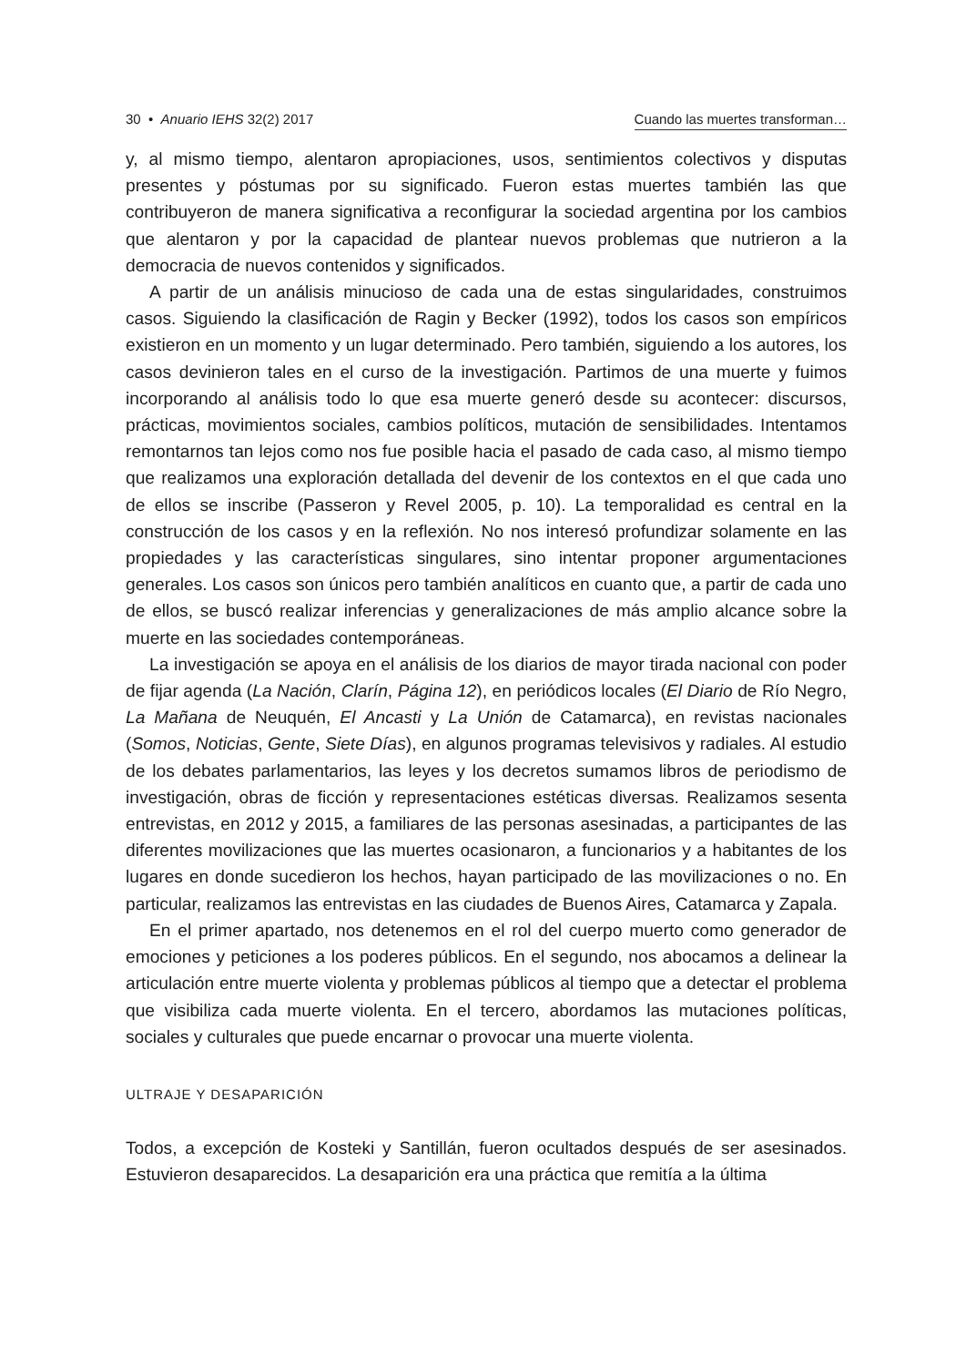30 • Anuario IEHS 32(2) 2017 Cuando las muertes transforman…
y, al mismo tiempo, alentaron apropiaciones, usos, sentimientos colectivos y disputas presentes y póstumas por su significado. Fueron estas muertes también las que contribuyeron de manera significativa a reconfigurar la sociedad argentina por los cambios que alentaron y por la capacidad de plantear nuevos problemas que nutrieron a la democracia de nuevos contenidos y significados.
A partir de un análisis minucioso de cada una de estas singularidades, construimos casos. Siguiendo la clasificación de Ragin y Becker (1992), todos los casos son empíricos existieron en un momento y un lugar determinado. Pero también, siguiendo a los autores, los casos devinieron tales en el curso de la investigación. Partimos de una muerte y fuimos incorporando al análisis todo lo que esa muerte generó desde su acontecer: discursos, prácticas, movimientos sociales, cambios políticos, mutación de sensibilidades. Intentamos remontarnos tan lejos como nos fue posible hacia el pasado de cada caso, al mismo tiempo que realizamos una exploración detallada del devenir de los contextos en el que cada uno de ellos se inscribe (Passeron y Revel 2005, p. 10). La temporalidad es central en la construcción de los casos y en la reflexión. No nos interesó profundizar solamente en las propiedades y las características singulares, sino intentar proponer argumentaciones generales. Los casos son únicos pero también analíticos en cuanto que, a partir de cada uno de ellos, se buscó realizar inferencias y generalizaciones de más amplio alcance sobre la muerte en las sociedades contemporáneas.
La investigación se apoya en el análisis de los diarios de mayor tirada nacional con poder de fijar agenda (La Nación, Clarín, Página 12), en periódicos locales (El Diario de Río Negro, La Mañana de Neuquén, El Ancasti y La Unión de Catamarca), en revistas nacionales (Somos, Noticias, Gente, Siete Días), en algunos programas televisivos y radiales. Al estudio de los debates parlamentarios, las leyes y los decretos sumamos libros de periodismo de investigación, obras de ficción y representaciones estéticas diversas. Realizamos sesenta entrevistas, en 2012 y 2015, a familiares de las personas asesinadas, a participantes de las diferentes movilizaciones que las muertes ocasionaron, a funcionarios y a habitantes de los lugares en donde sucedieron los hechos, hayan participado de las movilizaciones o no. En particular, realizamos las entrevistas en las ciudades de Buenos Aires, Catamarca y Zapala.
En el primer apartado, nos detenemos en el rol del cuerpo muerto como generador de emociones y peticiones a los poderes públicos. En el segundo, nos abocamos a delinear la articulación entre muerte violenta y problemas públicos al tiempo que a detectar el problema que visibiliza cada muerte violenta. En el tercero, abordamos las mutaciones políticas, sociales y culturales que puede encarnar o provocar una muerte violenta.
ULTRAJE Y DESAPARICIÓN
Todos, a excepción de Kosteki y Santillán, fueron ocultados después de ser asesinados. Estuvieron desaparecidos. La desaparición era una práctica que remitía a la última